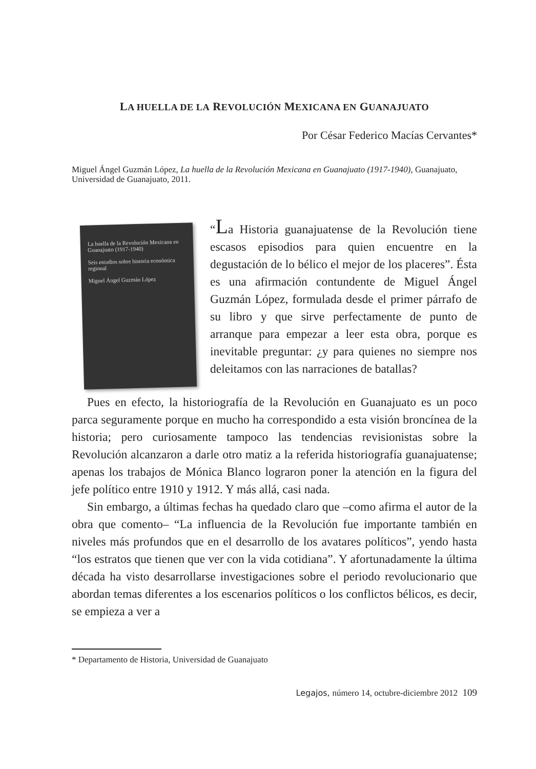LA HUELLA DE LA REVOLUCIÓN MEXICANA EN GUANAJUATO
Por César Federico Macías Cervantes*
Miguel Ángel Guzmán López, La huella de la Revolución Mexicana en Guanajuato (1917-1940), Guanajuato, Universidad de Guanajuato, 2011.
La huella de la Revolución Mexicana en Guanajuato (1917-1940)
Seis estudios sobre historia económica regional
Miguel Ángel Guzmán López
“La Historia guanajuatense de la Revolución tiene escasos episodios para quien encuentre en la degustación de lo bélico el mejor de los placeres”. Ésta es una afirmación contundente de Miguel Ángel Guzmán López, formulada desde el primer párrafo de su libro y que sirve perfectamente de punto de arranque para empezar a leer esta obra, porque es inevitable preguntar: ¿y para quienes no siempre nos deleitamos con las narraciones de batallas?
Pues en efecto, la historiografía de la Revolución en Guanajuato es un poco parca seguramente porque en mucho ha correspondido a esta visión broncínea de la historia; pero curiosamente tampoco las tendencias revisionistas sobre la Revolución alcanzaron a darle otro matiz a la referida historiografía guanajuatense; apenas los trabajos de Mónica Blanco lograron poner la atención en la figura del jefe político entre 1910 y 1912. Y más allá, casi nada.
Sin embargo, a últimas fechas ha quedado claro que –como afirma el autor de la obra que comento– “La influencia de la Revolución fue importante también en niveles más profundos que en el desarrollo de los avatares políticos”, yendo hasta “los estratos que tienen que ver con la vida cotidiana”. Y afortunadamente la última década ha visto desarrollarse investigaciones sobre el periodo revolucionario que abordan temas diferentes a los escenarios políticos o los conflictos bélicos, es decir, se empieza a ver a
* Departamento de Historia, Universidad de Guanajuato
Legajos, número 14, octubre-diciembre 2012 109